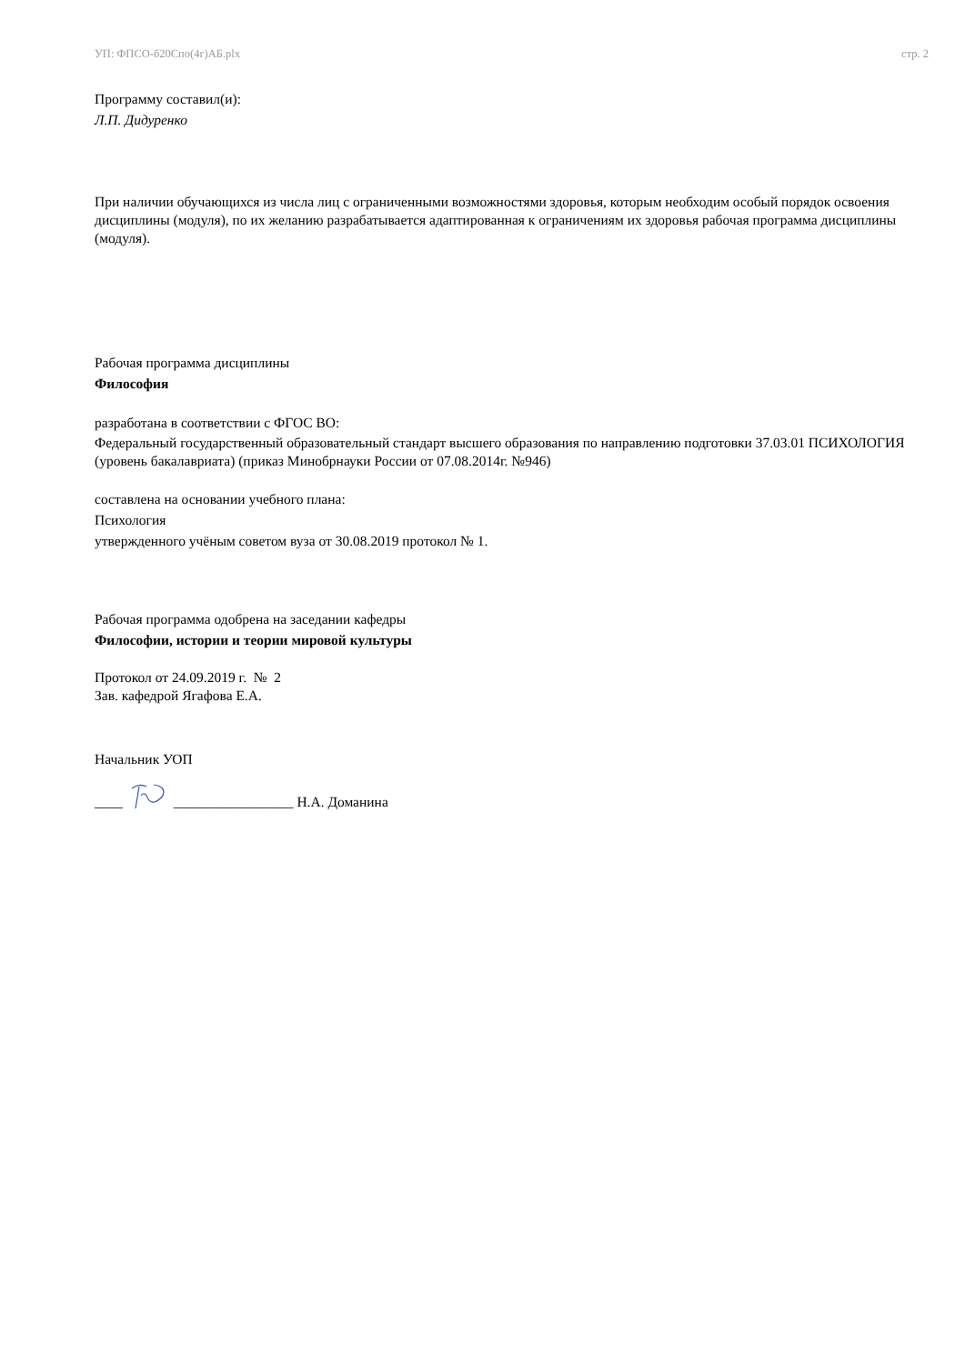УП: ФПСО-б20Спо(4г)АБ.plx стр. 2
Программу составил(и):
Л.П. Дидуренко
При наличии обучающихся из числа лиц с ограниченными возможностями здоровья, которым необходим особый порядок освоения дисциплины (модуля), по их желанию разрабатывается адаптированная к ограничениям их здоровья рабочая программа дисциплины (модуля).
Рабочая программа дисциплины
Философия
разработана в соответствии с ФГОС ВО:
Федеральный государственный образовательный стандарт высшего образования по направлению подготовки 37.03.01 ПСИХОЛОГИЯ (уровень бакалавриата) (приказ Минобрнауки России от 07.08.2014г. №946)
составлена на основании учебного плана:
Психология
утвержденного учёным советом вуза от 30.08.2019 протокол № 1.
Рабочая программа одобрена на заседании кафедры
Философии, истории и теории мировой культуры
Протокол от 24.09.2019 г. № 2
Зав. кафедрой Ягафова Е.А.
Начальник УОП
____ _________________ Н.А. Доманина